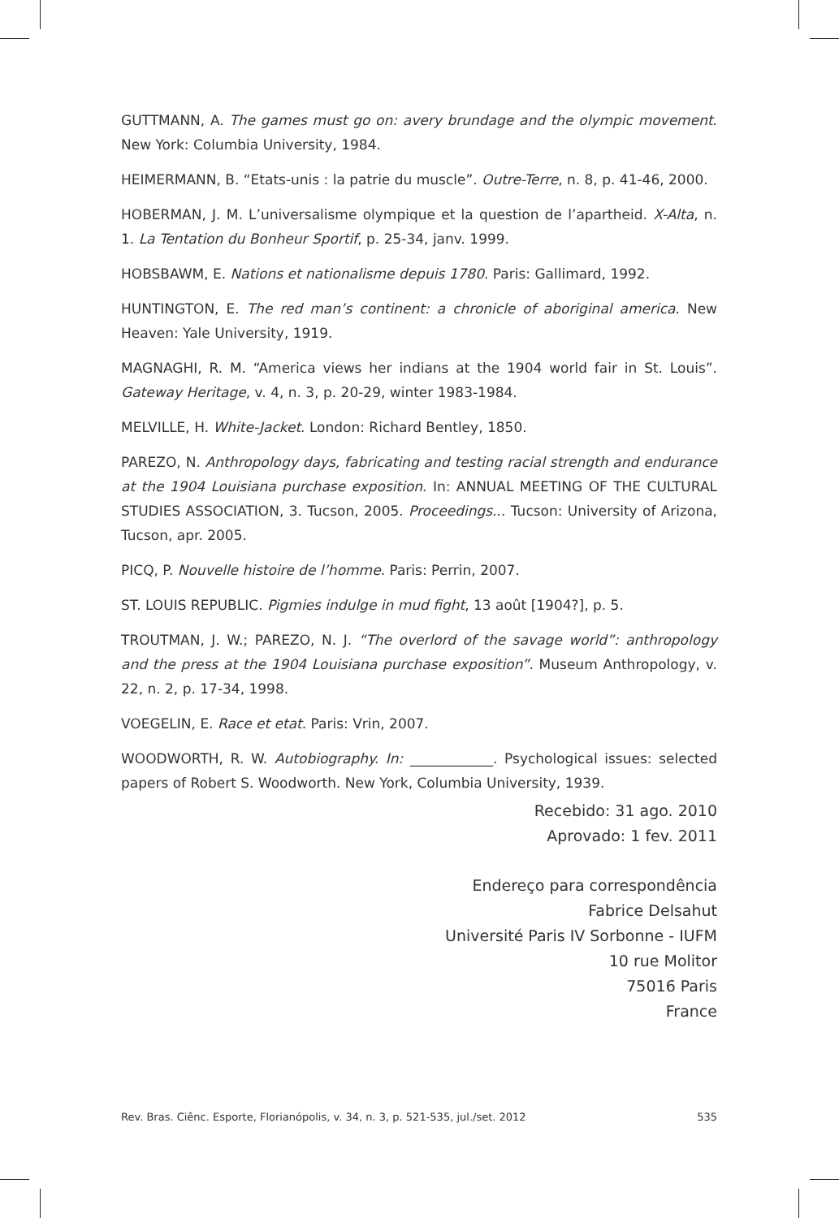GUTTMANN, A. The games must go on: avery brundage and the olympic movement. New York: Columbia University, 1984.
HEIMERMANN, B. “Etats-unis : la patrie du muscle”. Outre-Terre, n. 8, p. 41-46, 2000.
HOBERMAN, J. M. L’universalisme olympique et la question de l’apartheid. X-Alta, n. 1. La Tentation du Bonheur Sportif, p. 25-34, janv. 1999.
HOBSBAWM, E. Nations et nationalisme depuis 1780. Paris: Gallimard, 1992.
HUNTINGTON, E. The red man’s continent: a chronicle of aboriginal america. New Heaven: Yale University, 1919.
MAGNAGHI, R. M. “America views her indians at the 1904 world fair in St. Louis”. Gateway Heritage, v. 4, n. 3, p. 20-29, winter 1983-1984.
MELVILLE, H. White-Jacket. London: Richard Bentley, 1850.
PAREZO, N. Anthropology days, fabricating and testing racial strength and endurance at the 1904 Louisiana purchase exposition. In: ANNUAL MEETING OF THE CULTURAL STUDIES ASSOCIATION, 3. Tucson, 2005. Proceedings... Tucson: University of Arizona, Tucson, apr. 2005.
PICQ, P. Nouvelle histoire de l’homme. Paris: Perrin, 2007.
ST. LOUIS REPUBLIC. Pigmies indulge in mud fight, 13 août [1904?], p. 5.
TROUTMAN, J. W.; PAREZO, N. J. “The overlord of the savage world”: anthropology and the press at the 1904 Louisiana purchase exposition”. Museum Anthropology, v. 22, n. 2, p. 17-34, 1998.
VOEGELIN, E. Race et etat. Paris: Vrin, 2007.
WOODWORTH, R. W. Autobiography. In: ____________. Psychological issues: selected papers of Robert S. Woodworth. New York, Columbia University, 1939.
Recebido: 31 ago. 2010
Aprovado: 1 fev. 2011
Endereço para correspondência
Fabrice Delsahut
Université Paris IV Sorbonne - IUFM
10 rue Molitor
75016 Paris
France
Rev. Bras. Ciênc. Esporte, Florianópolis, v. 34, n. 3, p. 521-535, jul./set. 2012 535